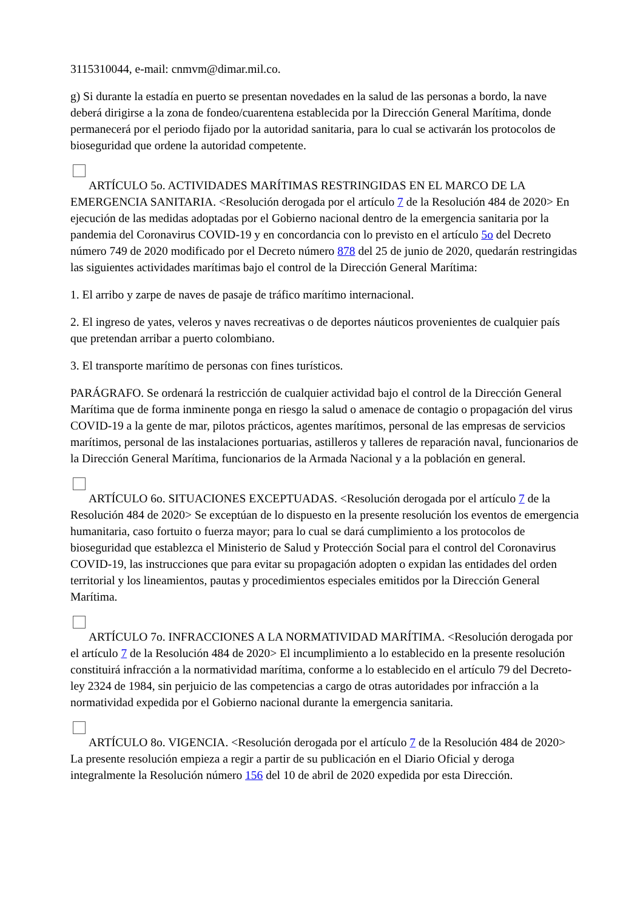3115310044, e-mail: cnmvm@dimar.mil.co.
g) Si durante la estadía en puerto se presentan novedades en la salud de las personas a bordo, la nave deberá dirigirse a la zona de fondeo/cuarentena establecida por la Dirección General Marítima, donde permanecerá por el periodo fijado por la autoridad sanitaria, para lo cual se activarán los protocolos de bioseguridad que ordene la autoridad competente.
ARTÍCULO 5o. ACTIVIDADES MARÍTIMAS RESTRINGIDAS EN EL MARCO DE LA EMERGENCIA SANITARIA. <Resolución derogada por el artículo 7 de la Resolución 484 de 2020> En ejecución de las medidas adoptadas por el Gobierno nacional dentro de la emergencia sanitaria por la pandemia del Coronavirus COVID-19 y en concordancia con lo previsto en el artículo 5o del Decreto número 749 de 2020 modificado por el Decreto número 878 del 25 de junio de 2020, quedarán restringidas las siguientes actividades marítimas bajo el control de la Dirección General Marítima:
1. El arribo y zarpe de naves de pasaje de tráfico marítimo internacional.
2. El ingreso de yates, veleros y naves recreativas o de deportes náuticos provenientes de cualquier país que pretendan arribar a puerto colombiano.
3. El transporte marítimo de personas con fines turísticos.
PARÁGRAFO. Se ordenará la restricción de cualquier actividad bajo el control de la Dirección General Marítima que de forma inminente ponga en riesgo la salud o amenace de contagio o propagación del virus COVID-19 a la gente de mar, pilotos prácticos, agentes marítimos, personal de las empresas de servicios marítimos, personal de las instalaciones portuarias, astilleros y talleres de reparación naval, funcionarios de la Dirección General Marítima, funcionarios de la Armada Nacional y a la población en general.
ARTÍCULO 6o. SITUACIONES EXCEPTUADAS. <Resolución derogada por el artículo 7 de la Resolución 484 de 2020> Se exceptúan de lo dispuesto en la presente resolución los eventos de emergencia humanitaria, caso fortuito o fuerza mayor; para lo cual se dará cumplimiento a los protocolos de bioseguridad que establezca el Ministerio de Salud y Protección Social para el control del Coronavirus COVID-19, las instrucciones que para evitar su propagación adopten o expidan las entidades del orden territorial y los lineamientos, pautas y procedimientos especiales emitidos por la Dirección General Marítima.
ARTÍCULO 7o. INFRACCIONES A LA NORMATIVIDAD MARÍTIMA. <Resolución derogada por el artículo 7 de la Resolución 484 de 2020> El incumplimiento a lo establecido en la presente resolución constituirá infracción a la normatividad marítima, conforme a lo establecido en el artículo 79 del Decreto-ley 2324 de 1984, sin perjuicio de las competencias a cargo de otras autoridades por infracción a la normatividad expedida por el Gobierno nacional durante la emergencia sanitaria.
ARTÍCULO 8o. VIGENCIA. <Resolución derogada por el artículo 7 de la Resolución 484 de 2020> La presente resolución empieza a regir a partir de su publicación en el Diario Oficial y deroga integralmente la Resolución número 156 del 10 de abril de 2020 expedida por esta Dirección.